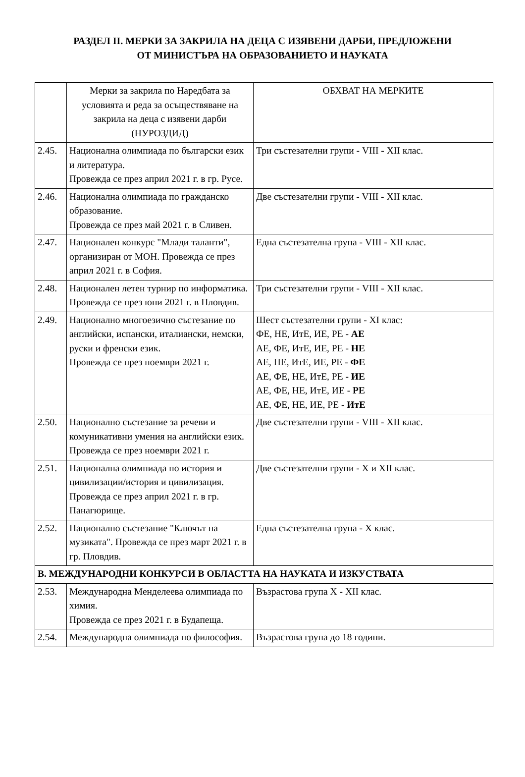РАЗДЕЛ II. МЕРКИ ЗА ЗАКРИЛА НА ДЕЦА С ИЗЯВЕНИ ДАРБИ, ПРЕДЛОЖЕНИ
ОТ МИНИСТЪРА НА ОБРАЗОВАНИЕТО И НАУКАТА
| | Мерки за закрила по Наредбата за условията и реда за осъществяване на закрила на деца с изявени дарби (НУРОЗДИД) | ОБХВАТ НА МЕРКИТЕ |
| 2.45. | Национална олимпиада по български език и литература. Провежда се през април 2021 г. в гр. Русе. | Три състезателни групи - VIII - XII клас. |
| 2.46. | Национална олимпиада по гражданско образование. Провежда се през май 2021 г. в Сливен. | Две състезателни групи - VIII - XII клас. |
| 2.47. | Национален конкурс "Млади таланти", организиран от МОН. Провежда се през април 2021 г. в София. | Една състезателна група - VIII - XII клас. |
| 2.48. | Национален летен турнир по информатика. Провежда се през юни 2021 г. в Пловдив. | Три състезателни групи - VIII - XII клас. |
| 2.49. | Национално многоезично състезание по английски, испански, италиански, немски, руски и френски език. Провежда се през ноември 2021 г. | Шест състезателни групи - XI клас: ФЕ, НЕ, ИтЕ, ИЕ, РЕ - АЕ АЕ, ФЕ, ИтЕ, ИЕ, РЕ - НЕ АЕ, НЕ, ИтЕ, ИЕ, РЕ - ФЕ АЕ, ФЕ, НЕ, ИтЕ, РЕ - ИЕ АЕ, ФЕ, НЕ, ИтЕ, ИЕ - РЕ АЕ, ФЕ, НЕ, ИЕ, РЕ - ИтЕ |
| 2.50. | Национално състезание за речеви и комуникативни умения на английски език. Провежда се през ноември 2021 г. | Две състезателни групи - VIII - XII клас. |
| 2.51. | Национална олимпиада по история и цивилизации/история и цивилизация. Провежда се през април 2021 г. в гр. Панагюрище. | Две състезателни групи - X и XII клас. |
| 2.52. | Национално състезание "Ключът на музиката". Провежда се през март 2021 г. в гр. Пловдив. | Една състезателна група - X клас. |
| В. МЕЖДУНАРОДНИ КОНКУРСИ В ОБЛАСТТА НА НАУКАТА И ИЗКУСТВАТА | | |
| 2.53. | Международна Менделеева олимпиада по химия. Провежда се през 2021 г. в Будапеща. | Възрастова група X - XII клас. |
| 2.54. | Международна олимпиада по философия. | Възрастова група до 18 години. |